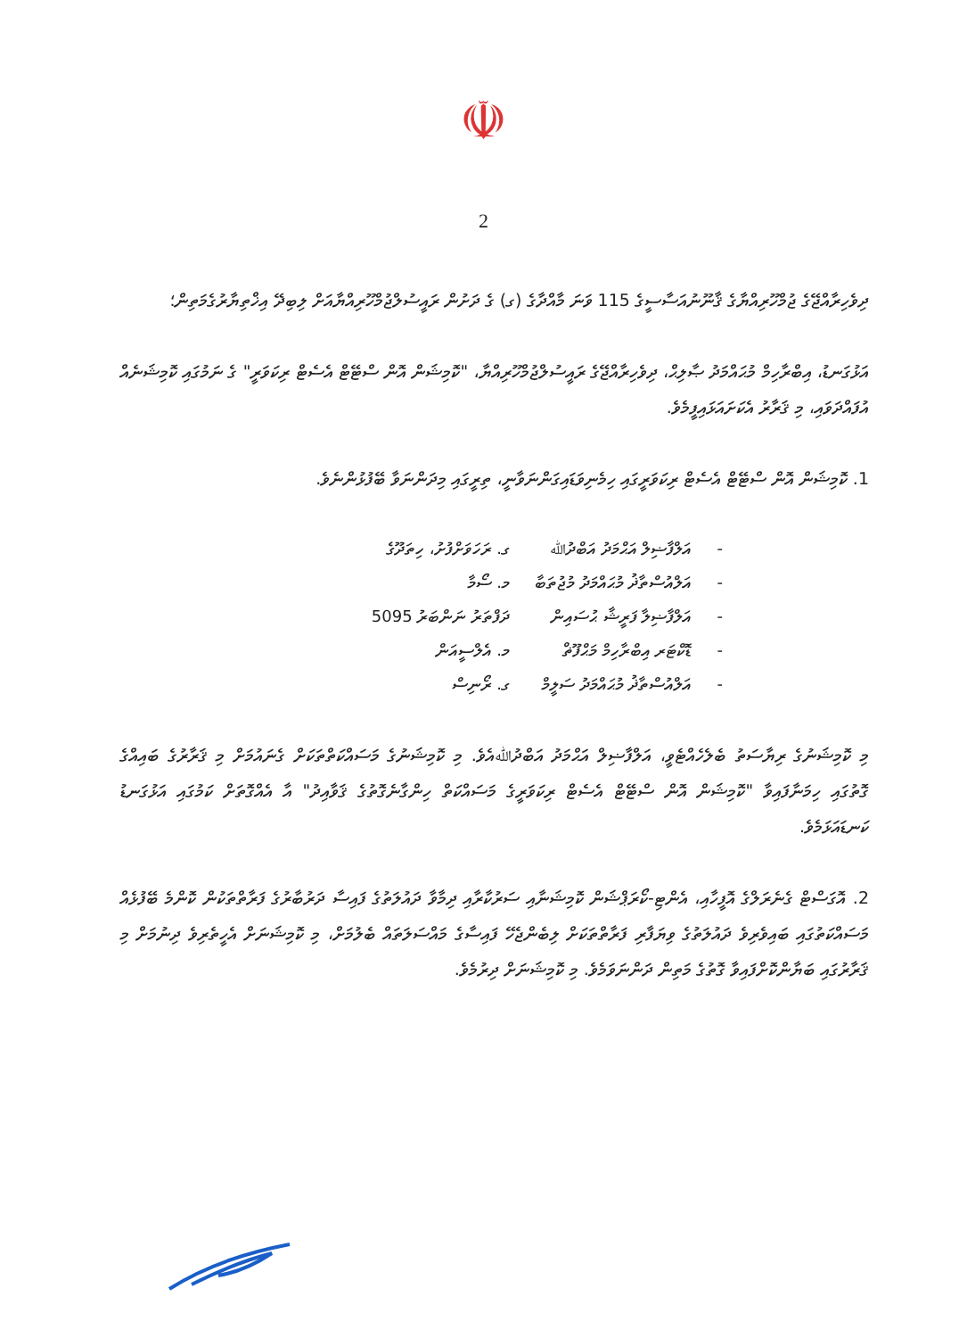☫
2
ދިވެހިރާއްޖޭގެ ޖުމްހޫރިއްޔާގެ ޤާނޫނުއަސާސީގެ 115 ވަނަ މާއްދާގެ (ގ) ގެ ދަށުން ރައީސުލްޖުމްހޫރިއްޔާއަށް ލިބިދޭ އިޚްތިޔާރުގެމަތިން؛
އަޅުގަނޑު، އިބްރާހިމް މުޙައްމަދު ޞާލިޙް، ދިވެހިރާއްޖޭގެ ރައީސުލްޖުމްހޫރިއްޔާ، "ކޮމިޝަން އޮން ސްޓޭޓް އެސެޓް ރިކަވަރީ" ގެ ނަމުގައި ކޮމިޝަނެއް އުފައްދަވައި، މި ޤަރާރު އެކަށައަޅައިފީމެވެ.
1. ކޮމިޝަން އޮން ސްޓޭޓް އެސެޓް ރިކަވަރީގައި ހިމެނިވަޑައިގަންނަވާނީ، ތިރީގައި މިދަންނަވާ ބޭފުޅުންނެވެ.
| - | އަލްފާޟިލް އަޙްމަދު އަބްދުﷲ | ގ. ރަހަވަށްފުށު، ހިތަދޫގެ |
| - | އަލްއުސްތާޛު މުޙައްމަދު މުޖުތަބާ | މ. ސޯމާ |
| - | އަލްފާޟިލާ ފަރީޝާ ޙުސައިން | ދަފްތަރު ނަންބަރު 5095 |
| - | ޑޮކްޓަރ އިބްރާހިމް މަޙްފޫޡް | މ. އެލްސީއަން |
| - | އަލްއުސްތާޛު މުޙައްމަދު ސަލީމް | ގ. ރޯނިސް |
މި ކޮމިޝަނުގެ ރިޔާސަތު ބެލެހެއްޓެވީ، އަލްފާޟިލް އަޙްމަދު އަބްދުﷲއެވެ. މި ކޮމިޝަނުގެ މަސައްކަތްތަކަށް ގެނައުމަށް މި ޤަރާރުގެ ބައިއްގެ ގޮތުގައި ހިމަނާފައިވާ "ކޮމިޝަން އޮން ސްޓޭޓް އެސެޓް ރިކަވަރީގެ މަސައްކަތް ހިންގާނެގޮތުގެ ޤަވާއިދު" އާ އެއްގޮތަށް ކަމުގައި އަޅުގަނޑު ކަނޑައަޅަމެވެ.
2. އޮގަސްޓް ގެނެރަލްގެ އޮފީހާއި، އެންޓި-ކޯރަޕްޝަން ކޮމިޝަނާއި ސަރުކާރާއި ދިމާވާ ދައުލަތުގެ ފައިސާ ދަރުބާރުގެ ފަރާތްތަކުން ކޮންމެ ބޭފުޅެއް މަސައްކަތުގައި ބައިވެރިވެ ދައުލަތުގެ ވިޔަފާރި ފަރާތްތަކަށް ލިބެންޖެހޭ ފައިސާގެ މައްސަލަތައް ބެލުމަށް، މި ކޮމިޝަނަށް އެހީތެރިވެ ދިނުމަށް މި ޤަރާރުގައި ބަޔާންކޮށްފައިވާ ގޮތުގެ މަތިން ދަންނަވަމެވެ. މި ކޮމިޝަނަށް ދިރުމެވެ.